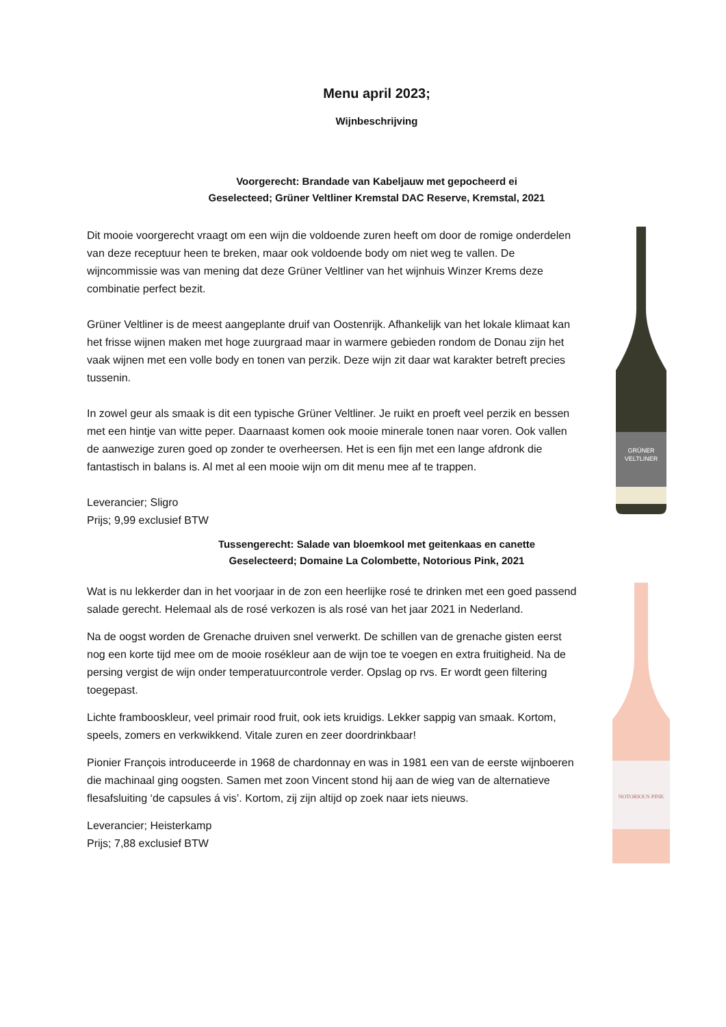Menu april 2023;
Wijnbeschrijving
Voorgerecht: Brandade van Kabeljauw met gepocheerd ei
Geselecteed; Grüner Veltliner Kremstal DAC Reserve, Kremstal, 2021
Dit mooie voorgerecht vraagt om een wijn die voldoende zuren heeft om door de romige onderdelen van deze receptuur heen te breken, maar ook voldoende body om niet weg te vallen. De wijncommissie was van mening dat deze Grüner Veltliner van het wijnhuis Winzer Krems deze combinatie perfect bezit.
Grüner Veltliner is de meest aangeplante druif van Oostenrijk. Afhankelijk van het lokale klimaat kan het frisse wijnen maken met hoge zuurgraad maar in warmere gebieden rondom de Donau zijn het vaak wijnen met een volle body en tonen van perzik. Deze wijn zit daar wat karakter betreft precies tussenin.
In zowel geur als smaak is dit een typische Grüner Veltliner. Je ruikt en proeft veel perzik en bessen met een hintje van witte peper. Daarnaast komen ook mooie minerale tonen naar voren. Ook vallen de aanwezige zuren goed op zonder te overheersen. Het is een fijn met een lange afdronk die fantastisch in balans is. Al met al een mooie wijn om dit menu mee af te trappen.
Leverancier; Sligro
Prijs; 9,99 exclusief BTW
GRÜNER
VELTLINER
Tussengerecht: Salade van bloemkool met geitenkaas en canette
Geselecteerd; Domaine La Colombette, Notorious Pink, 2021
Wat is nu lekkerder dan in het voorjaar in de zon een heerlijke rosé te drinken met een goed passend salade gerecht. Helemaal als de rosé verkozen is als rosé van het jaar 2021 in Nederland.
Na de oogst worden de Grenache druiven snel verwerkt. De schillen van de grenache gisten eerst nog een korte tijd mee om de mooie rosékleur aan de wijn toe te voegen en extra fruitigheid. Na de persing vergist de wijn onder temperatuurcontrole verder. Opslag op rvs. Er wordt geen filtering toegepast.
Lichte frambooskleur, veel primair rood fruit, ook iets kruidigs. Lekker sappig van smaak. Kortom, speels, zomers en verkwikkend. Vitale zuren en zeer doordrinkbaar!
Pionier François introduceerde in 1968 de chardonnay en was in 1981 een van de eerste wijnboeren die machinaal ging oogsten. Samen met zoon Vincent stond hij aan de wieg van de alternatieve flesafsluiting ‘de capsules á vis’. Kortom, zij zijn altijd op zoek naar iets nieuws.
Leverancier; Heisterkamp
Prijs; 7,88 exclusief BTW
NOTORIOUS PINK